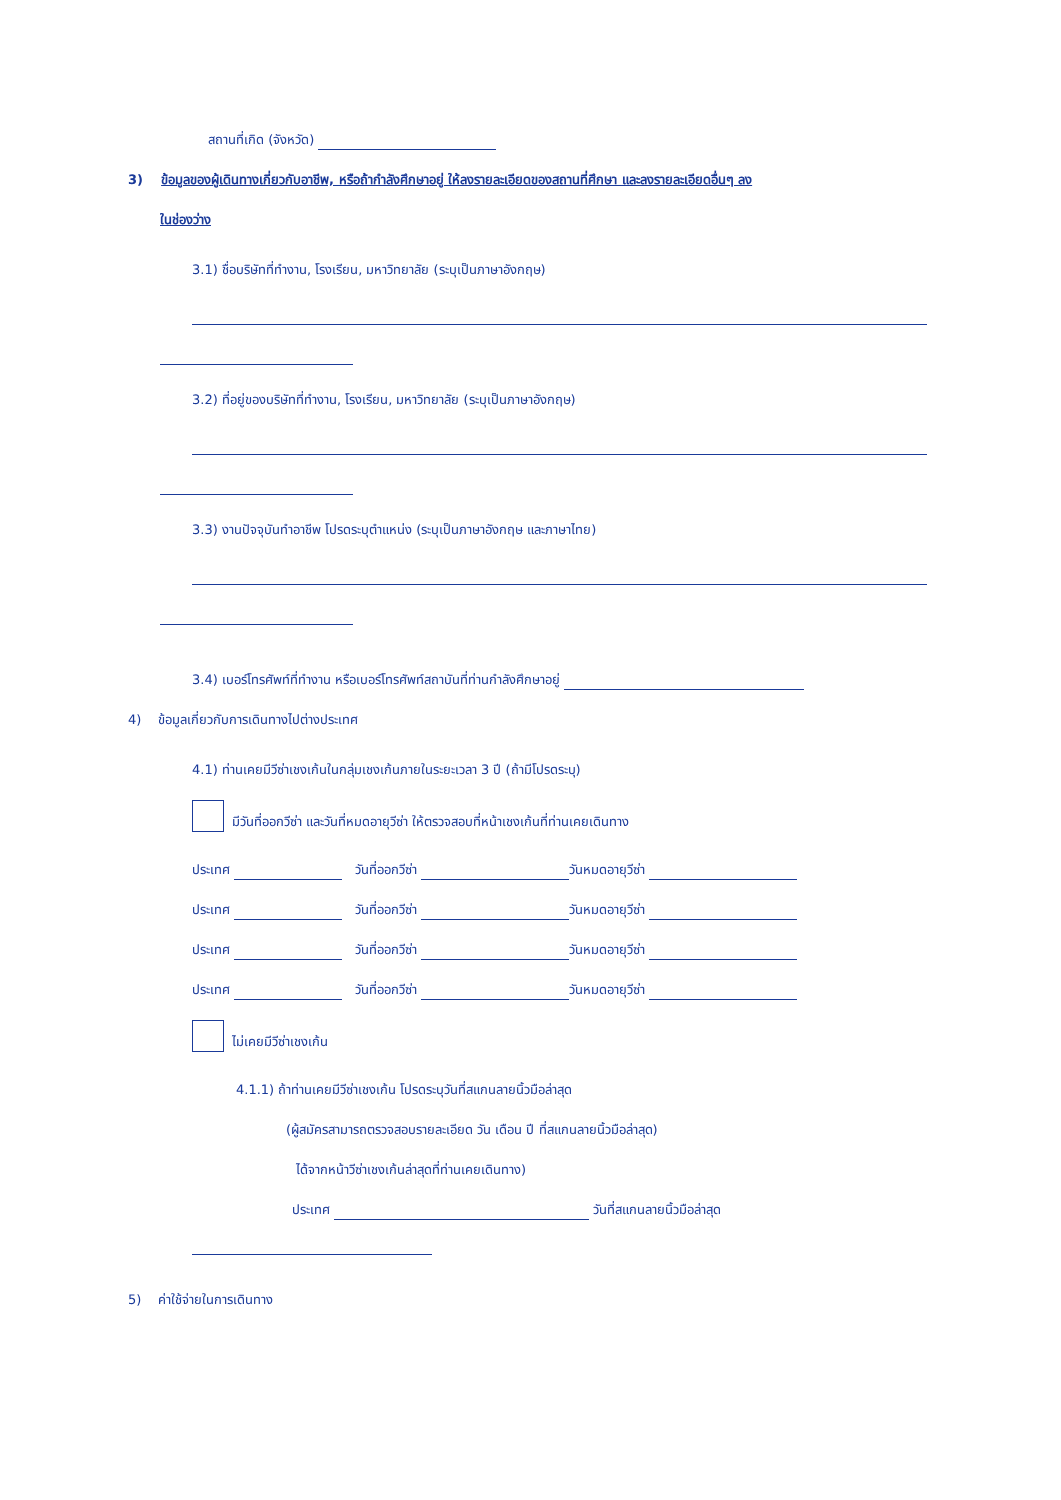สถานที่เกิด (จังหวัด)
3) ข้อมูลของผู้เดินทางเกี่ยวกับอาชีพ, หรือถ้ากำลังศึกษาอยู่ ให้ลงรายละเอียดของสถานที่ศึกษา และลงรายละเอียดอื่นๆ ลง
ในช่องว่าง
3.1) ชื่อบริษัทที่ทำงาน, โรงเรียน, มหาวิทยาลัย (ระบุเป็นภาษาอังกฤษ)
3.2) ที่อยู่ของบริษัทที่ทำงาน, โรงเรียน, มหาวิทยาลัย (ระบุเป็นภาษาอังกฤษ)
3.3) งานปัจจุบันทำอาชีพ โปรดระบุตำแหน่ง (ระบุเป็นภาษาอังกฤษ และภาษาไทย)
3.4) เบอร์โทรศัพท์ที่ทำงาน หรือเบอร์โทรศัพท์สถาบันที่ท่านกำลังศึกษาอยู่
4) ข้อมูลเกี่ยวกับการเดินทางไปต่างประเทศ
4.1) ท่านเคยมีวีซ่าเชงเก้นในกลุ่มเชงเก้นภายในระยะเวลา 3 ปี (ถ้ามีโปรดระบุ)
มีวันที่ออกวีซ่า และวันที่หมดอายุวีซ่า ให้ตรวจสอบที่หน้าเชงเก้นที่ท่านเคยเดินทาง
ประเทศ วันที่ออกวีซ่า วันหมดอายุวีซ่า
ประเทศ วันที่ออกวีซ่า วันหมดอายุวีซ่า
ประเทศ วันที่ออกวีซ่า วันหมดอายุวีซ่า
ประเทศ วันที่ออกวีซ่า วันหมดอายุวีซ่า
ไม่เคยมีวีซ่าเชงเก้น
4.1.1) ถ้าท่านเคยมีวีซ่าเชงเก้น โปรดระบุวันที่สแกนลายนิ้วมือล่าสุด
(ผู้สมัครสามารถตรวจสอบรายละเอียด วัน เดือน ปี ที่สแกนลายนิ้วมือล่าสุด)
ได้จากหน้าวีซ่าเชงเก้นล่าสุดที่ท่านเคยเดินทาง)
ประเทศ วันที่สแกนลายนิ้วมือล่าสุด
5) ค่าใช้จ่ายในการเดินทาง